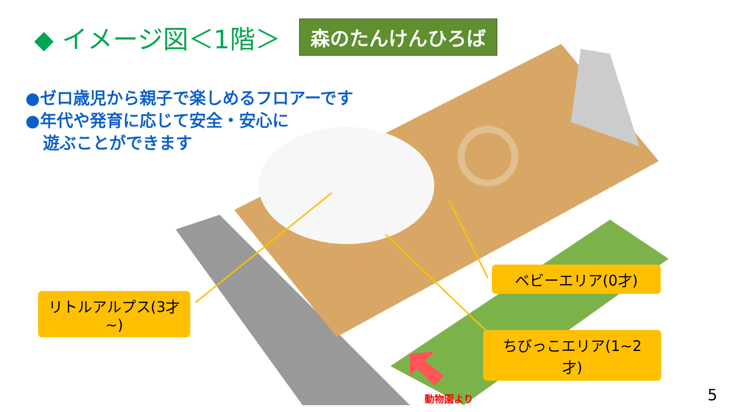◆ イメージ図＜1階＞
森のたんけんひろば
●ゼロ歳児から親子で楽しめるフロアーです
●年代や発育に応じて安全・安心に
遊ぶことができます
リトルアルプス(3才~)
ベビーエリア(0才)
ちびっこエリア(1~2才)
動物園より 5